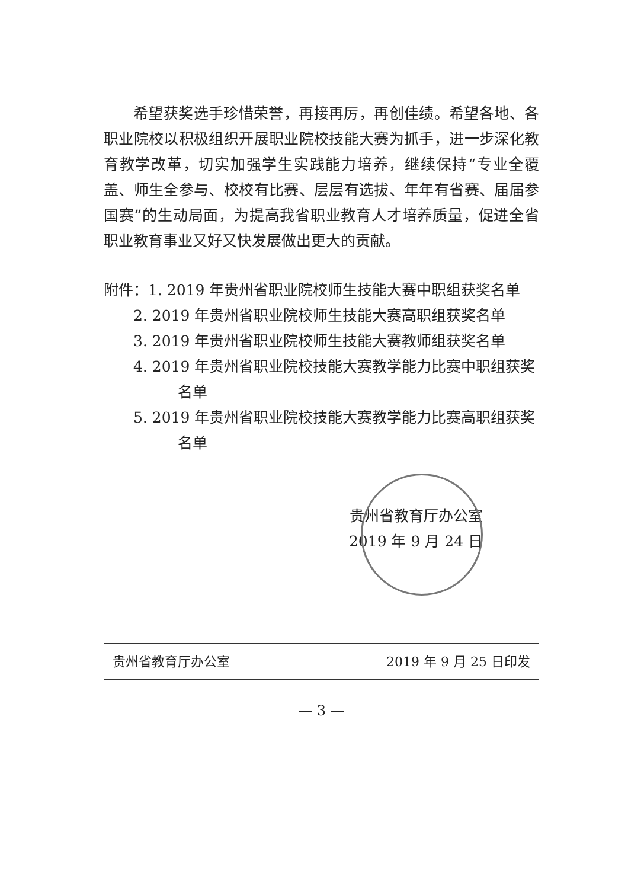希望获奖选手珍惜荣誉，再接再厉，再创佳绩。希望各地、各职业院校以积极组织开展职业院校技能大赛为抓手，进一步深化教育教学改革，切实加强学生实践能力培养，继续保持“专业全覆盖、师生全参与、校校有比赛、层层有选拔、年年有省赛、届届参国赛”的生动局面，为提高我省职业教育人才培养质量，促进全省职业教育事业又好又快发展做出更大的贡献。
附件：1. 2019 年贵州省职业院校师生技能大赛中职组获奖名单
2. 2019 年贵州省职业院校师生技能大赛高职组获奖名单
3. 2019 年贵州省职业院校师生技能大赛教师组获奖名单
4. 2019 年贵州省职业院校技能大赛教学能力比赛中职组获奖名单
5. 2019 年贵州省职业院校技能大赛教学能力比赛高职组获奖名单
贵州省教育厅办公室
2019 年 9 月 24 日
贵州省教育厅办公室 2019 年 9 月 25 日印发
— 3 —